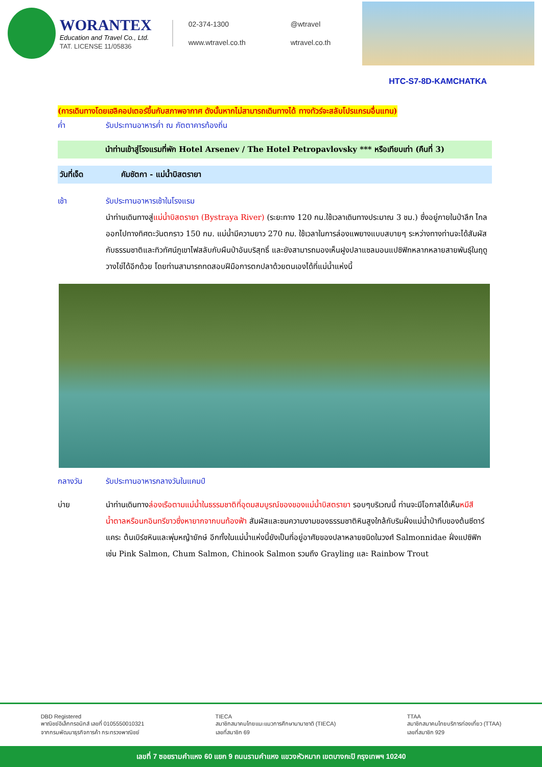WORANTEX
Education and Travel Co., Ltd.
TAT. LICENSE 11/05836
02-374-1300
@wtravel
www.wtravel.co.th
wtravel.co.th
HTC-S7-8D-KAMCHATKA
(การเดินทางโดยเฮลิคอปเตอร์ขึ้นกับสภาพอากาศ ดังนั้นหากไม่สามารถเดินทางได้ ทางทัวร์จะสลับโปรแกรมอื่นแทน)
ค่ำ รับประทานอาหารค่ำ ณ ภัตตาคารท้องถิ่น
นำท่านเข้าสู่โรงแรมที่พัก Hotel Arsenev / The Hotel Petropavlovsky *** หรือเทียบเท่า (คืนที่ 3)
วันที่เจ็ด คัมชัตกา - แม่น้ำบิสตรายา
เช้า รับประทานอาหารเช้าในโรงแรม
นำท่านเดินทางสู่แม่น้ำบิสตรายา (Bystraya River) (ระยะทาง 120 กม.ใช้เวลาเดินทางประมาณ 3 ชม.) ซึ่งอยู่ภายในป่าลึก ไกลออกไปทางทิศตะวันตกราว 150 กม. แม่น้ำมีความยาว 270 กม. ใช้เวลาในการล่องแพยางแบบสบายๆ ระหว่างทางท่านจะได้สัมผัสกับธรรมชาติและทิวทัศน์ภูเขาไฟสลับกับผืนป่าอันบริสุทธิ์ และยังสามารถมองเห็นฝูงปลาแซลมอนแปซิฟิกหลากหลายสายพันธุ์ในฤดูวางไข่ได้อีกด้วย โดยท่านสามารถทดสอบฝีมือการตกปลาด้วยตนเองได้ที่แม่น้ำแห่งนี้
กลางวัน รับประทานอาหารกลางวันในแคมป์
บ่าย นำท่านเดินทางล่องเรือตามแม่น้ำในธรรมชาติที่อุดมสมบูรณ์ของของแม่น้ำบิสตรายา รอบๆบริเวณนี้ ท่านจะมีโอกาสได้เห็นหมีสีน้ำตาลหรือนกอินทรีขาวซึ่งหายากจากบนท้องฟ้า สัมผัสและชมความงามของธรรมชาติหินสูงใกล้กับริมฝั่งแม่น้ำป่าทึบของต้นซีดาร์แคระ ต้นเบิร์ชหินและพุ่มหญ้ายักษ์ อีกทั้งในแม่น้ำแห่งนี้ยังเป็นที่อยู่อาศัยของปลาหลายชนิดในวงศ์ Salmonnidae ฝั่งแปซิฟิก เช่น Pink Salmon, Chum Salmon, Chinook Salmon รวมถึง Grayling และ Rainbow Trout
DBD Registered
พาณิชย์อิเล็กทรอนิกส์ เลขที่ 0105550010321
จากกรมพัฒนาธุรกิจการค้า กระทรวงพาณิชย์
TIECA
สมาชิกสมาคมไทยแนะแนวการศึกษานานาชาติ (TIECA)
เลขที่สมาชิก 69
TTAA
สมาชิกสมาคมไทยบริการท่องเที่ยว (TTAA)
เลขที่สมาชิก 929
เลขที่ 7 ซอยรามคำแหง 60 แยก 9 ถนนรามคำแหง แขวงหัวหมาก เขตบางกะปิ กรุงเทพฯ 10240